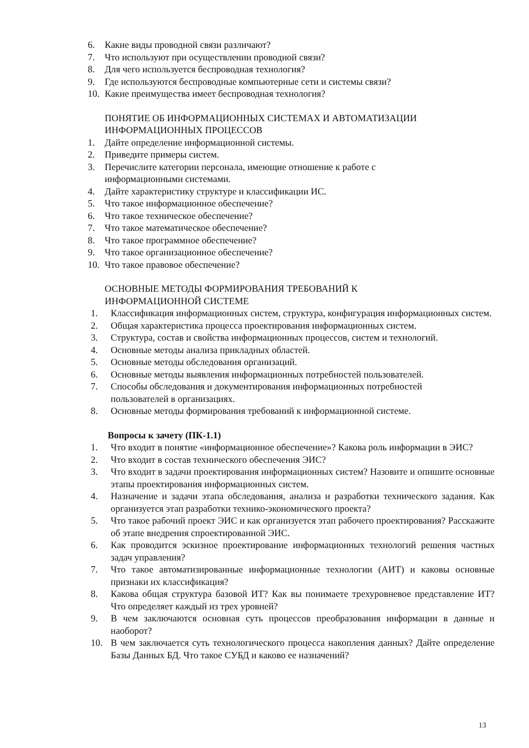6. Какие виды проводной связи различают?
7. Что используют при осуществлении проводной связи?
8. Для чего используется беспроводная технология?
9. Где используются беспроводные компьютерные сети и системы связи?
10. Какие преимущества имеет беспроводная технология?
ПОНЯТИЕ ОБ ИНФОРМАЦИОННЫХ СИСТЕМАХ И АВТОМАТИЗАЦИИ ИНФОРМАЦИОННЫХ ПРОЦЕССОВ
1. Дайте определение информационной системы.
2. Приведите примеры систем.
3. Перечислите категории персонала, имеющие отношение к работе с
информационными системами.
4. Дайте характеристику структуре и классификации ИС.
5. Что такое информационное обеспечение?
6. Что такое техническое обеспечение?
7. Что такое математическое обеспечение?
8. Что такое программное обеспечение?
9. Что такое организационное обеспечение?
10. Что такое правовое обеспечение?
ОСНОВНЫЕ МЕТОДЫ ФОРМИРОВАНИЯ ТРЕБОВАНИЙ К
ИНФОРМАЦИОННОЙ СИСТЕМЕ
1. Классификация информационных систем, структура, конфигурация информационных систем.
2. Общая характеристика процесса проектирования информационных систем.
3. Структура, состав и свойства информационных процессов, систем и технологий.
4. Основные методы анализа прикладных областей.
5. Основные методы обследования организаций.
6. Основные методы выявления информационных потребностей пользователей.
7. Способы обследования и документирования информационных потребностей
пользователей в организациях.
8. Основные методы формирования требований к информационной системе.
Вопросы к зачету (ПК-1.1)
1. Что входит в понятие «информационное обеспечение»? Какова роль информации в ЭИС?
2. Что входит в состав технического обеспечения ЭИС?
3. Что входит в задачи проектирования информационных систем? Назовите и опишите основные этапы проектирования информационных систем.
4. Назначение и задачи этапа обследования, анализа и разработки технического задания. Как организуется этап разработки технико-экономического проекта?
5. Что такое рабочий проект ЭИС и как организуется этап рабочего проектирования? Расскажите об этапе внедрения спроектированной ЭИС.
6. Как проводится эскизное проектирование информационных технологий решения частных задач управления?
7. Что такое автоматизированные информационные технологии (АИТ) и каковы основные признаки их классификация?
8. Какова общая структура базовой ИТ? Как вы понимаете трехуровневое представление ИТ? Что определяет каждый из трех уровней?
9. В чем заключаются основная суть процессов преобразования информации в данные и наоборот?
10. В чем заключается суть технологического процесса накопления данных? Дайте определение Базы Данных БД. Что такое СУБД и каково ее назначений?
13